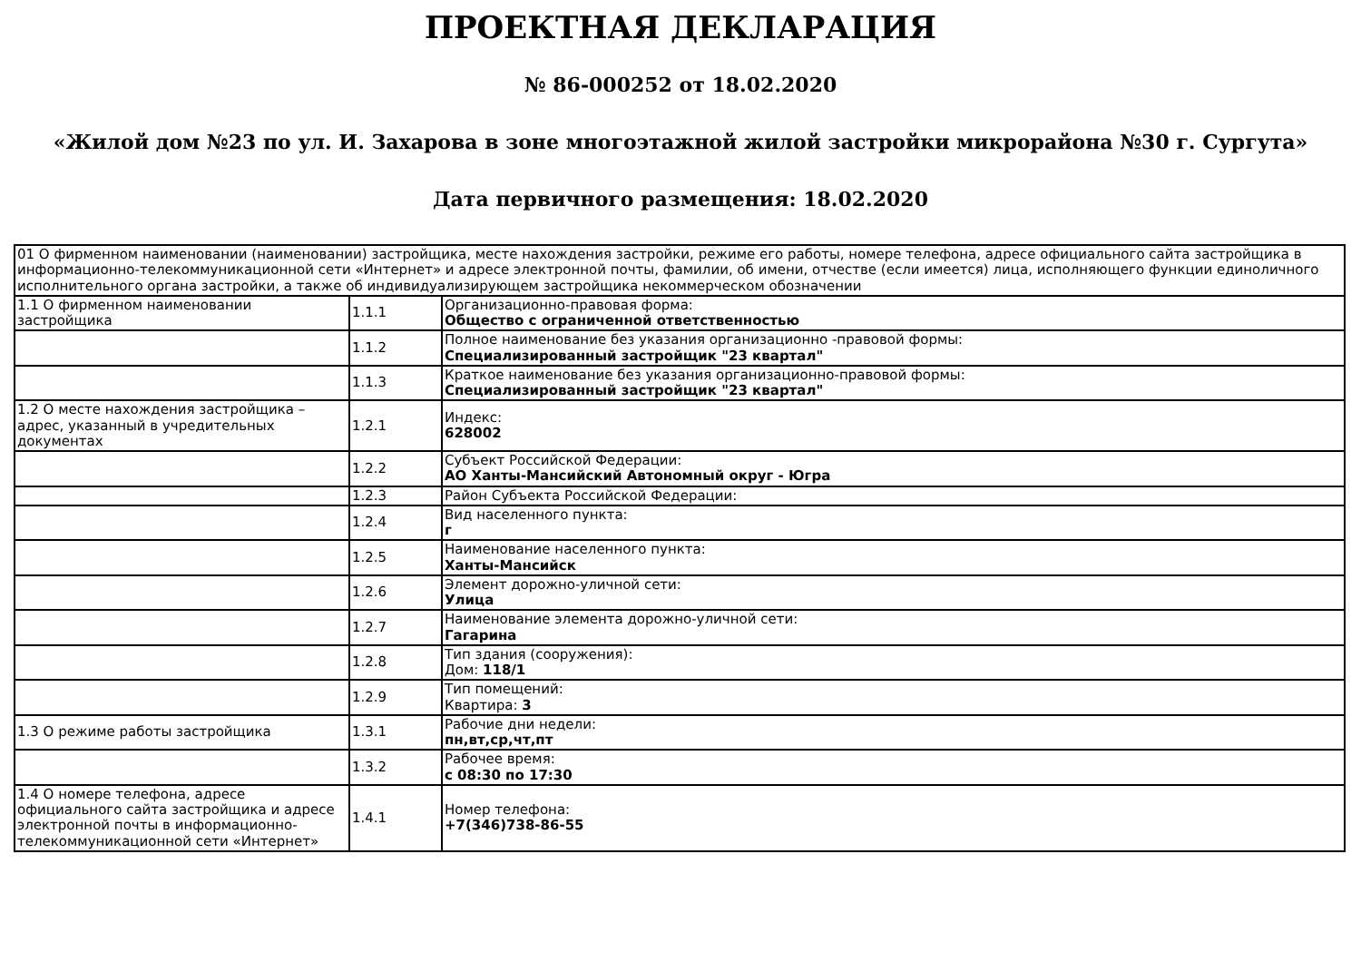ПРОЕКТНАЯ ДЕКЛАРАЦИЯ
№ 86-000252 от 18.02.2020
«Жилой дом №23 по ул. И. Захарова в зоне многоэтажной жилой застройки микрорайона №30 г. Сургута»
Дата первичного размещения: 18.02.2020
| 01 О фирменном наименовании (наименовании) застройщика, месте нахождения застройки, режиме его работы, номере телефона, адресе официального сайта застройщика в информационно-телекоммуникационной сети «Интернет» и адресе электронной почты, фамилии, об имени, отчестве (если имеется) лица, исполняющего функции единоличного исполнительного органа застройки, а также об индивидуализирующем застройщика некоммерческом обозначении | | |
| 1.1 О фирменном наименовании застройщика | 1.1.1 | Организационно-правовая форма: Общество с ограниченной ответственностью |
| | 1.1.2 | Полное наименование без указания организационно -правовой формы: Специализированный застройщик "23 квартал" |
| | 1.1.3 | Краткое наименование без указания организационно-правовой формы: Специализированный застройщик "23 квартал" |
| 1.2 О месте нахождения застройщика – адрес, указанный в учредительных документах | 1.2.1 | Индекс: 628002 |
| | 1.2.2 | Субъект Российской Федерации: АО Ханты-Мансийский Автономный округ - Югра |
| | 1.2.3 | Район Субъекта Российской Федерации: |
| | 1.2.4 | Вид населенного пункта: г |
| | 1.2.5 | Наименование населенного пункта: Ханты-Мансийск |
| | 1.2.6 | Элемент дорожно-уличной сети: Улица |
| | 1.2.7 | Наименование элемента дорожно-уличной сети: Гагарина |
| | 1.2.8 | Тип здания (сооружения): Дом: 118/1 |
| | 1.2.9 | Тип помещений: Квартира: 3 |
| 1.3 О режиме работы застройщика | 1.3.1 | Рабочие дни недели: пн,вт,ср,чт,пт |
| | 1.3.2 | Рабочее время: с 08:30 по 17:30 |
| 1.4 О номере телефона, адресе официального сайта застройщика и адресе электронной почты в информационно-телекоммуникационной сети «Интернет» | 1.4.1 | Номер телефона: +7(346)738-86-55 |